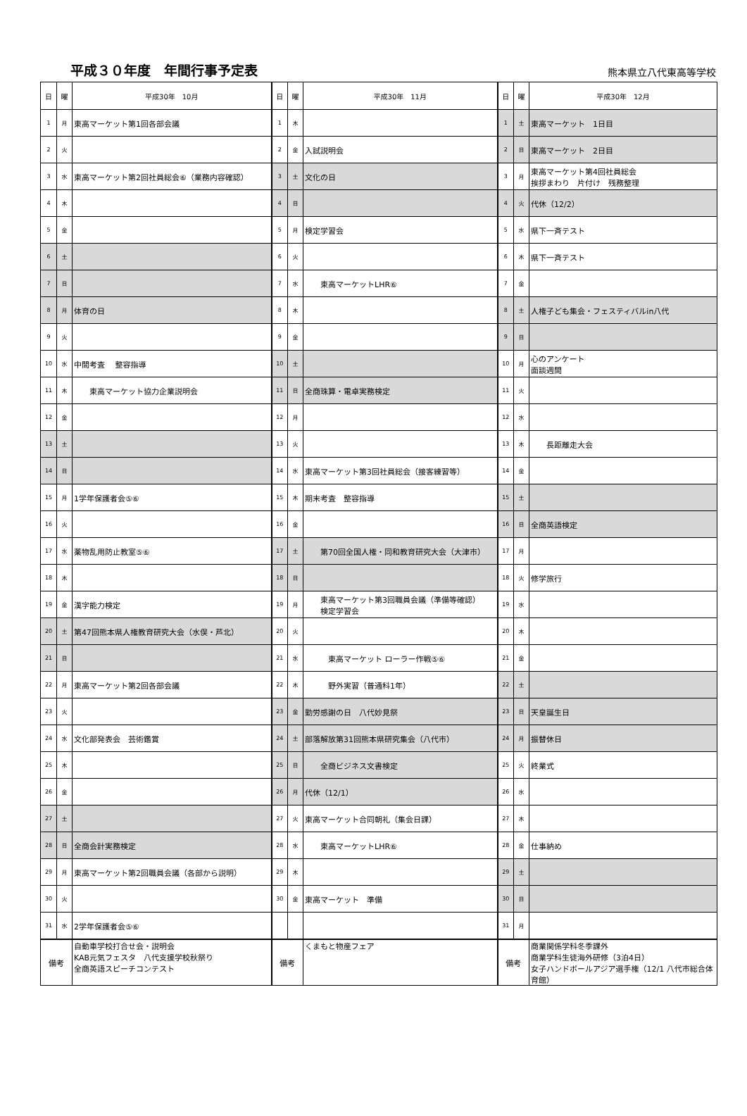平成３０年度　年間行事予定表
熊本県立八代東高等学校
| 日 | 曜 | 平成30年 10月 | 日 | 曜 | 平成30年 11月 | 日 | 曜 | 平成30年 12月 |
| --- | --- | --- | --- | --- | --- | --- | --- | --- |
| 1 | 月 | 東高マーケット第1回各部会議 | 1 | 木 | | 1 | 土 | 東高マーケット 1日目 |
| 2 | 火 | | 2 | 金 | 入試説明会 | 2 | 日 | 東高マーケット 2日目 |
| 3 | 水 | 東高マーケット第2回社員総会⑥（業務内容確認） | 3 | 土 | 文化の日 | 3 | 月 | 東高マーケット第4回社員総会 挨拶まわり 片付け 残務整理 |
| 4 | 木 | | 4 | 日 | | 4 | 火 | 代休（12/2） |
| 5 | 金 | | 5 | 月 | 検定学習会 | 5 | 水 | 県下一斉テスト |
| 6 | 土 | | 6 | 火 | | 6 | 木 | 県下一斉テスト |
| 7 | 日 | | 7 | 水 | 東高マーケットLHR⑥ | 7 | 金 | |
| 8 | 月 | 体育の日 | 8 | 木 | | 8 | 土 | 人権子ども集会・フェスティバルin八代 |
| 9 | 火 | | 9 | 金 | | 9 | 日 | |
| 10 | 水 | 中間考査 整容指導 | 10 | 土 | | 10 | 月 | 心のアンケート 面談週間 |
| 11 | 木 | 東高マーケット協力企業説明会 | 11 | 日 | 全商珠算・電卓実務検定 | 11 | 火 | |
| 12 | 金 | | 12 | 月 | | 12 | 水 | |
| 13 | 土 | | 13 | 火 | | 13 | 木 | 長距離走大会 |
| 14 | 日 | | 14 | 水 | 東高マーケット第3回社員総会（接客練習等） | 14 | 金 | |
| 15 | 月 | 1学年保護者会⑤⑥ | 15 | 木 | 期末考査 整容指導 | 15 | 土 | |
| 16 | 火 | | 16 | 金 | | 16 | 日 | 全商英語検定 |
| 17 | 水 | 薬物乱用防止教室⑤⑥ | 17 | 土 | 第70回全国人権・同和教育研究大会（大津市） | 17 | 月 | |
| 18 | 木 | | 18 | 日 | | 18 | 火 | 修学旅行 |
| 19 | 金 | 漢字能力検定 | 19 | 月 | 東高マーケット第3回職員会議（準備等確認） 検定学習会 | 19 | 水 | |
| 20 | 土 | 第47回熊本県人権教育研究大会（水俣・芦北） | 20 | 火 | | 20 | 木 | |
| 21 | 日 | | 21 | 水 | 東高マーケット ローラー作戦⑤⑥ | 21 | 金 | |
| 22 | 月 | 東高マーケット第2回各部会議 | 22 | 木 | 野外実習（普通科1年） | 22 | 土 | |
| 23 | 火 | | 23 | 金 | 勤労感謝の日 八代妙見祭 | 23 | 日 | 天皇誕生日 |
| 24 | 水 | 文化部発表会 芸術鑑賞 | 24 | 土 | 部落解放第31回熊本県研究集会（八代市） | 24 | 月 | 振替休日 |
| 25 | 木 | | 25 | 日 | 全商ビジネス文書検定 | 25 | 火 | 終業式 |
| 26 | 金 | | 26 | 月 | 代休（12/1） | 26 | 水 | |
| 27 | 土 | | 27 | 火 | 東高マーケット合同朝礼（集会日課） | 27 | 木 | |
| 28 | 日 | 全商会計実務検定 | 28 | 水 | 東高マーケットLHR⑥ | 28 | 金 | 仕事納め |
| 29 | 月 | 東高マーケット第2回職員会議（各部から説明） | 29 | 木 | | 29 | 土 | |
| 30 | 火 | | 30 | 金 | 東高マーケット 準備 | 30 | 日 | |
| 31 | 水 | 2学年保護者会⑤⑥ | | | | 31 | 月 | |
| 備考 | | 自動車学校打合せ会・説明会 KAB元気フェスタ 八代支援学校秋祭り 全商英語スピーチコンテスト | 備考 | | くまもと物産フェア | 備考 | | 商業関係学科冬季課外 商業学科生徒海外研修（3泊4日） 女子ハンドボールアジア選手権（12/1 八代市総合体育館） |